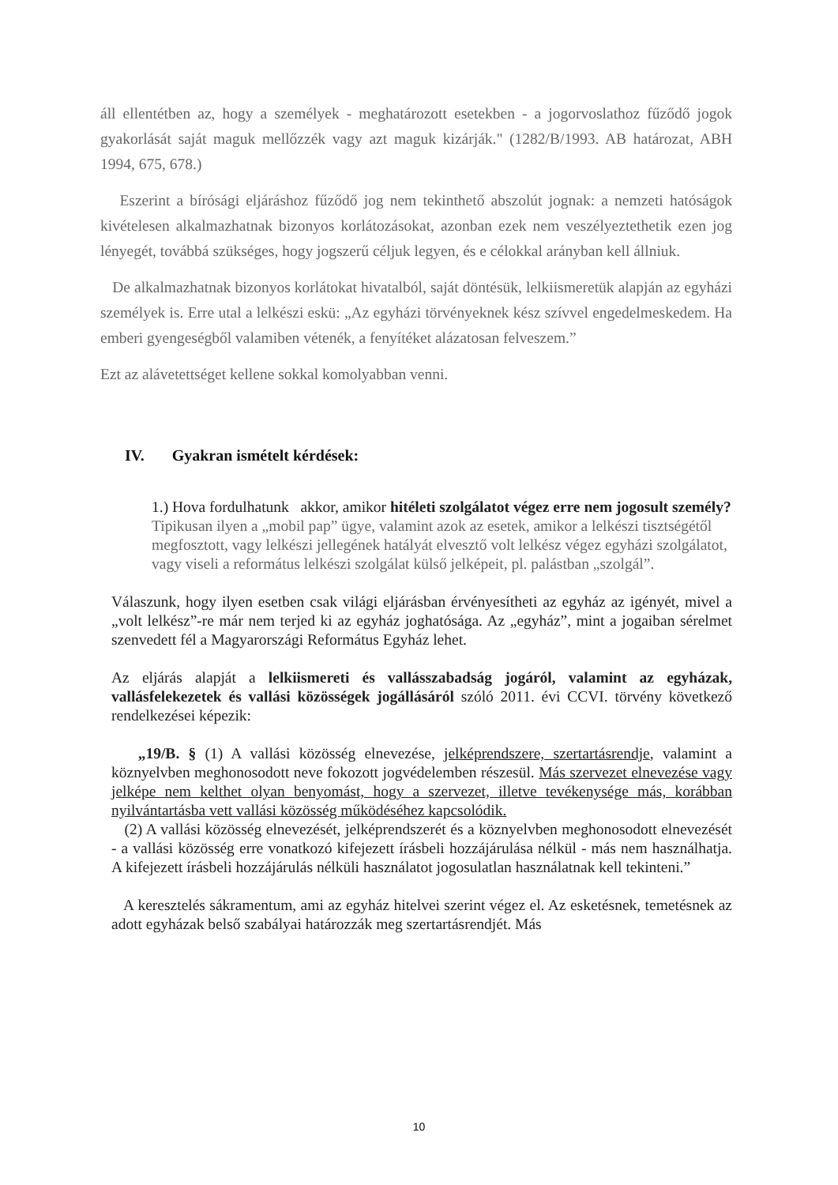áll ellentétben az, hogy a személyek - meghatározott esetekben - a jogorvoslathoz fűződő jogok gyakorlását saját maguk mellőzzék vagy azt maguk kizárják." (1282/B/1993. AB határozat, ABH 1994, 675, 678.)
Eszerint a bírósági eljáráshoz fűződő jog nem tekinthető abszolút jognak: a nemzeti hatóságok kivételesen alkalmazhatnak bizonyos korlátozásokat, azonban ezek nem veszélyeztethetik ezen jog lényegét, továbbá szükséges, hogy jogszerű céljuk legyen, és e célokkal arányban kell állniuk.
De alkalmazhatnak bizonyos korlátokat hivatalból, saját döntésük, lelkiismeretük alapján az egyházi személyek is. Erre utal a lelkészi eskü: „Az egyházi törvényeknek kész szívvel engedelmeskedem. Ha emberi gyengeségből valamiben vétenék, a fenyítéket alázatosan felveszem.”
Ezt az alávetettséget kellene sokkal komolyabban venni.
IV. Gyakran ismételt kérdések:
1.) Hova fordulhatunk akkor, amikor hitéleti szolgálatot végez erre nem jogosult személy?
Tipikusan ilyen a „mobil pap” ügye, valamint azok az esetek, amikor a lelkészi tisztségétől megfosztott, vagy lelkészi jellegének hatályát elvesztő volt lelkész végez egyházi szolgálatot, vagy viseli a református lelkészi szolgálat külső jelképeit, pl. palástban „szolgál”.
Válaszunk, hogy ilyen esetben csak világi eljárásban érvényesítheti az egyház az igényét, mivel a „volt lelkész”-re már nem terjed ki az egyház joghatósága. Az „egyház”, mint a jogaiban sérelmet szenvedett fél a Magyarországi Református Egyház lehet.
Az eljárás alapját a lelkiismereti és vallásszabadság jogáról, valamint az egyházak, vallásfelekezetek és vallási közösségek jogállásáról szóló 2011. évi CCVI. törvény következő rendelkezései képezik:
„19/B. § (1) A vallási közösség elnevezése, jelképrendszere, szertartásrendje, valamint a köznyelvben meghonosodott neve fokozott jogvédelemben részesül. Más szervezet elnevezése vagy jelképe nem kelthet olyan benyomást, hogy a szervezet, illetve tevékenysége más, korábban nyilvántartásba vett vallási közösség működéséhez kapcsolódik.
(2) A vallási közösség elnevezését, jelképrendszerét és a köznyelvben meghonosodott elnevezését - a vallási közösség erre vonatkozó kifejezett írásbeli hozzájárulása nélkül - más nem használhatja. A kifejezett írásbeli hozzájárulás nélküli használatot jogosulatlan használatnak kell tekinteni.”
A keresztelés sákramentum, ami az egyház hitelvei szerint végez el. Az esketésnek, temetésnek az adott egyházak belső szabályai határozzák meg szertartásrendjét. Más
10